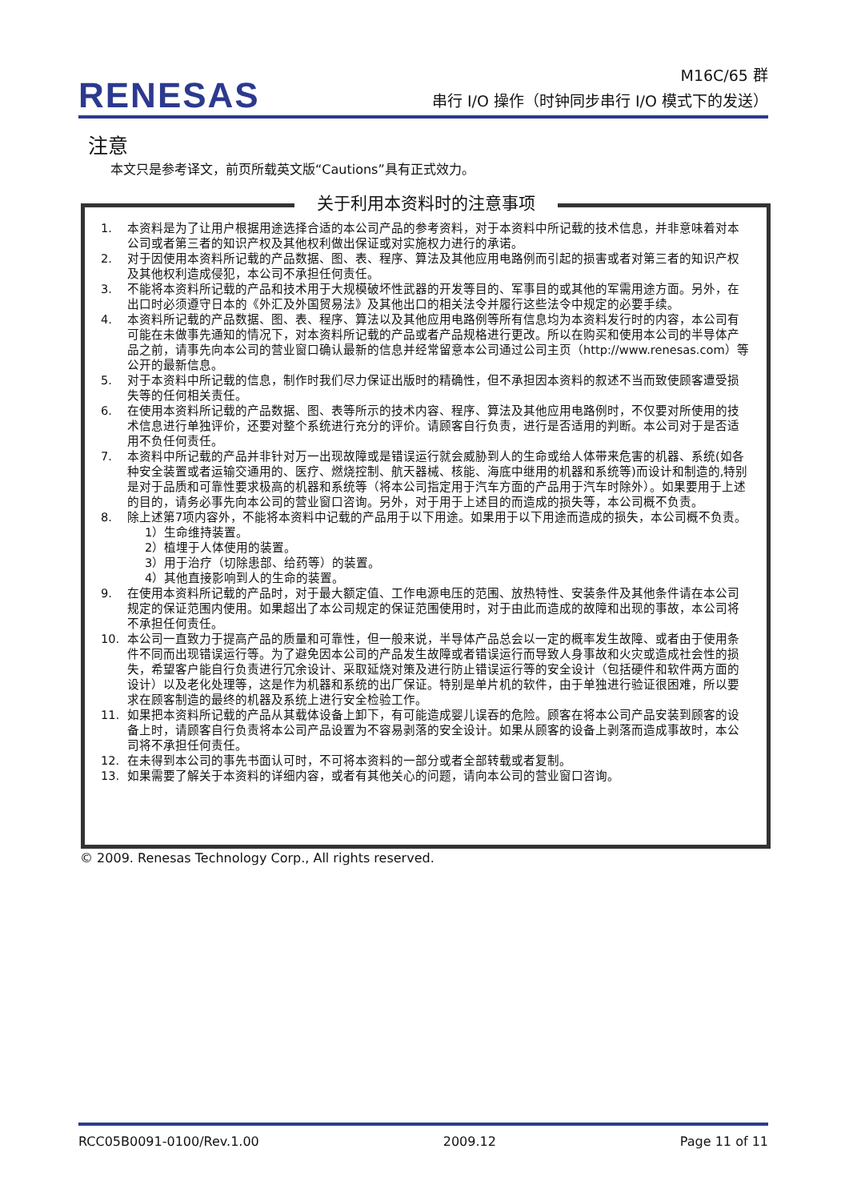RENESAS
M16C/65 群
串行 I/O 操作（时钟同步串行 I/O 模式下的发送）
注意
本文只是参考译文，前页所载英文版“Cautions”具有正式效力。
关于利用本资料时的注意事项
1. 本资料是为了让用户根据用途选择合适的本公司产品的参考资料，对于本资料中所记载的技术信息，并非意味着对本公司或者第三者的知识产权及其他权利做出保证或对实施权力进行的承诺。
2. 对于因使用本资料所记载的产品数据、图、表、程序、算法及其他应用电路例而引起的损害或者对第三者的知识产权及其他权利造成侵犯，本公司不承担任何责任。
3. 不能将本资料所记载的产品和技术用于大规模破坏性武器的开发等目的、军事目的或其他的军需用途方面。另外，在出口时必须遵守日本的《外汇及外国贸易法》及其他出口的相关法令并履行这些法令中规定的必要手续。
4. 本资料所记载的产品数据、图、表、程序、算法以及其他应用电路例等所有信息均为本资料发行时的内容，本公司有可能在未做事先通知的情况下，对本资料所记载的产品或者产品规格进行更改。所以在购买和使用本公司的半导体产品之前，请事先向本公司的营业窗口确认最新的信息并经常留意本公司通过公司主页（http://www.renesas.com）等公开的最新信息。
5. 对于本资料中所记载的信息，制作时我们尽力保证出版时的精确性，但不承担因本资料的叙述不当而致使顾客遭受损失等的任何相关责任。
6. 在使用本资料所记载的产品数据、图、表等所示的技术内容、程序、算法及其他应用电路例时，不仅要对所使用的技术信息进行单独评价，还要对整个系统进行充分的评价。请顾客自行负责，进行是否适用的判断。本公司对于是否适用不负任何责任。
7. 本资料中所记载的产品并非针对万一出现故障或是错误运行就会威胁到人的生命或给人体带来危害的机器、系统(如各种安全装置或者运输交通用的、医疗、燃烧控制、航天器械、核能、海底中继用的机器和系统等)而设计和制造的,特别是对于品质和可靠性要求极高的机器和系统等（将本公司指定用于汽车方面的产品用于汽车时除外）。如果要用于上述的目的，请务必事先向本公司的营业窗口咨询。另外，对于用于上述目的而造成的损失等，本公司概不负责。
8. 除上述第7项内容外，不能将本资料中记载的产品用于以下用途。如果用于以下用途而造成的损失，本公司概不负责。
1）生命维持装置。
2）植埋于人体使用的装置。
3）用于治疗（切除患部、给药等）的装置。
4）其他直接影响到人的生命的装置。
9. 在使用本资料所记载的产品时，对于最大额定值、工作电源电压的范围、放热特性、安装条件及其他条件请在本公司规定的保证范围内使用。如果超出了本公司规定的保证范围使用时，对于由此而造成的故障和出现的事故，本公司将不承担任何责任。
10. 本公司一直致力于提高产品的质量和可靠性，但一般来说，半导体产品总会以一定的概率发生故障、或者由于使用条件不同而出现错误运行等。为了避免因本公司的产品发生故障或者错误运行而导致人身事故和火灾或造成社会性的损失，希望客户能自行负责进行冗余设计、采取延烧对策及进行防止错误运行等的安全设计（包括硬件和软件两方面的设计）以及老化处理等，这是作为机器和系统的出厂保证。特别是单片机的软件，由于单独进行验证很困难，所以要求在顾客制造的最终的机器及系统上进行安全检验工作。
11. 如果把本资料所记载的产品从其载体设备上卸下，有可能造成婴儿误吞的危险。顾客在将本公司产品安装到顾客的设备上时，请顾客自行负责将本公司产品设置为不容易剥落的安全设计。如果从顾客的设备上剥落而造成事故时，本公司将不承担任何责任。
12. 在未得到本公司的事先书面认可时，不可将本资料的一部分或者全部转载或者复制。
13. 如果需要了解关于本资料的详细内容，或者有其他关心的问题，请向本公司的营业窗口咨询。
© 2009. Renesas Technology Corp., All rights reserved.
RCC05B0091-0100/Rev.1.00 2009.12 Page 11 of 11